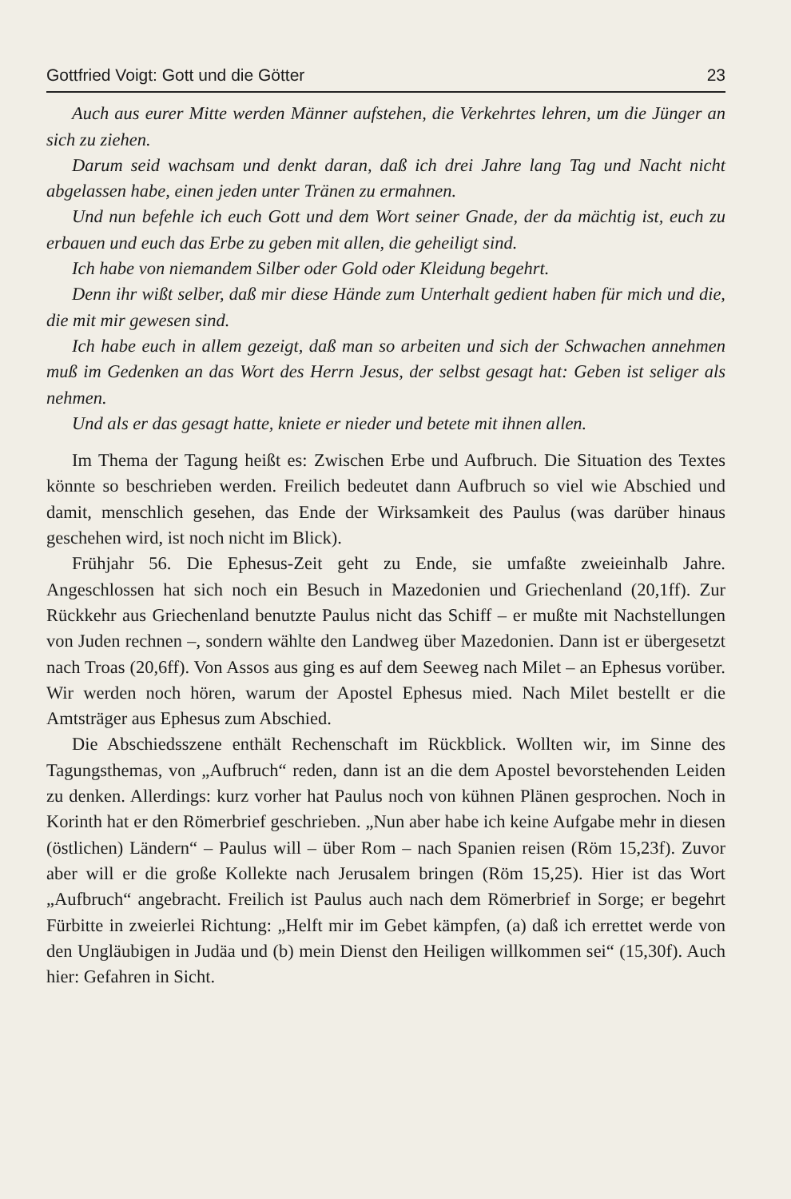Gottfried Voigt: Gott und die Götter 23
Auch aus eurer Mitte werden Männer aufstehen, die Verkehrtes lehren, um die Jünger an sich zu ziehen.
Darum seid wachsam und denkt daran, daß ich drei Jahre lang Tag und Nacht nicht abgelassen habe, einen jeden unter Tränen zu ermahnen.
Und nun befehle ich euch Gott und dem Wort seiner Gnade, der da mächtig ist, euch zu erbauen und euch das Erbe zu geben mit allen, die geheiligt sind.
Ich habe von niemandem Silber oder Gold oder Kleidung begehrt.
Denn ihr wißt selber, daß mir diese Hände zum Unterhalt gedient haben für mich und die, die mit mir gewesen sind.
Ich habe euch in allem gezeigt, daß man so arbeiten und sich der Schwachen annehmen muß im Gedenken an das Wort des Herrn Jesus, der selbst gesagt hat: Geben ist seliger als nehmen.
Und als er das gesagt hatte, kniete er nieder und betete mit ihnen allen.
Im Thema der Tagung heißt es: Zwischen Erbe und Aufbruch. Die Situation des Textes könnte so beschrieben werden. Freilich bedeutet dann Aufbruch so viel wie Abschied und damit, menschlich gesehen, das Ende der Wirksamkeit des Paulus (was darüber hinaus geschehen wird, ist noch nicht im Blick).
Frühjahr 56. Die Ephesus-Zeit geht zu Ende, sie umfaßte zweieinhalb Jahre. Angeschlossen hat sich noch ein Besuch in Mazedonien und Griechenland (20,1ff). Zur Rückkehr aus Griechenland benutzte Paulus nicht das Schiff – er mußte mit Nachstellungen von Juden rechnen –, sondern wählte den Landweg über Mazedonien. Dann ist er übergesetzt nach Troas (20,6ff). Von Assos aus ging es auf dem Seeweg nach Milet – an Ephesus vorüber. Wir werden noch hören, warum der Apostel Ephesus mied. Nach Milet bestellt er die Amtsträger aus Ephesus zum Abschied.
Die Abschiedsszene enthält Rechenschaft im Rückblick. Wollten wir, im Sinne des Tagungsthemas, von „Aufbruch“ reden, dann ist an die dem Apostel bevorstehenden Leiden zu denken. Allerdings: kurz vorher hat Paulus noch von kühnen Plänen gesprochen. Noch in Korinth hat er den Römerbrief geschrieben. „Nun aber habe ich keine Aufgabe mehr in diesen (östlichen) Ländern“ – Paulus will – über Rom – nach Spanien reisen (Röm 15,23f). Zuvor aber will er die große Kollekte nach Jerusalem bringen (Röm 15,25). Hier ist das Wort „Aufbruch“ angebracht. Freilich ist Paulus auch nach dem Römerbrief in Sorge; er begehrt Fürbitte in zweierlei Richtung: „Helft mir im Gebet kämpfen, (a) daß ich errettet werde von den Ungläubigen in Judäa und (b) mein Dienst den Heiligen willkommen sei“ (15,30f). Auch hier: Gefahren in Sicht.